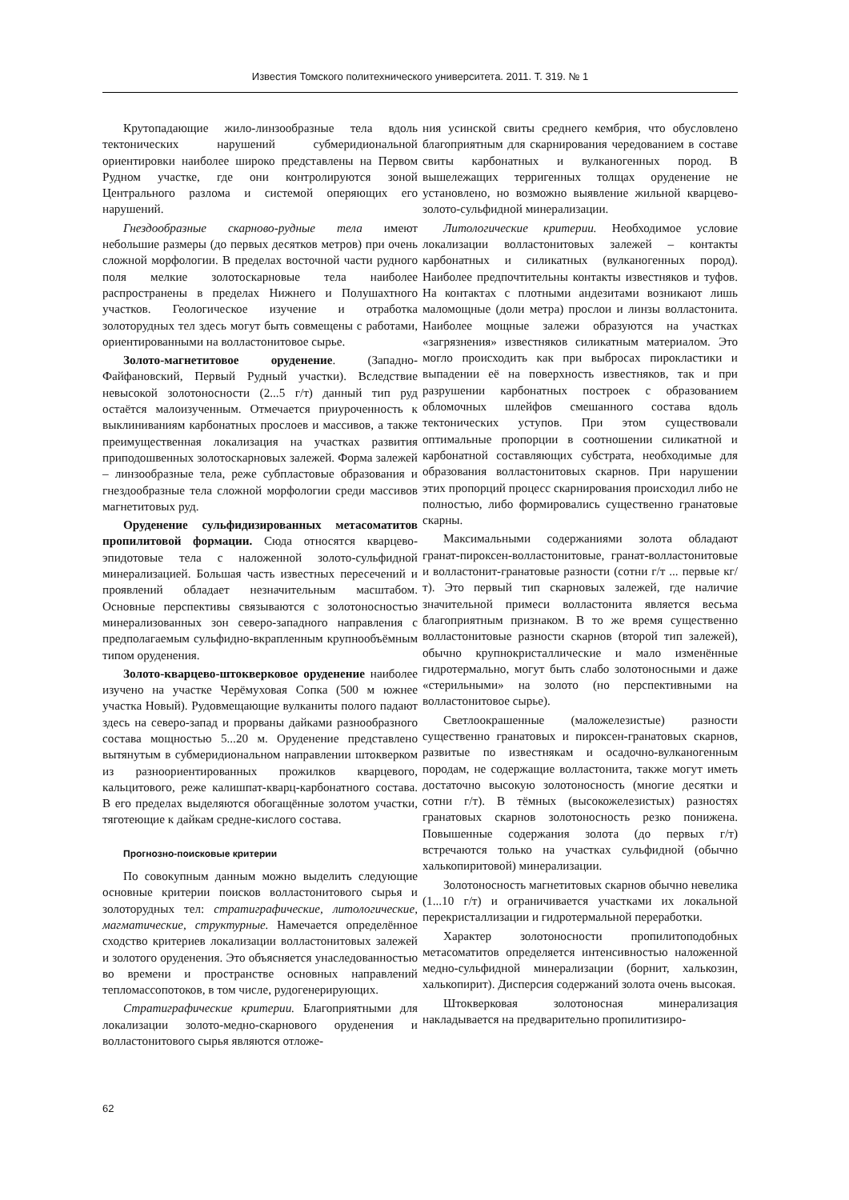Известия Томского политехнического университета. 2011. Т. 319. № 1
Крутопадающие жило-линзообразные тела вдоль тектонических нарушений субмеридиональной ориентировки наиболее широко представлены на Первом Рудном участке, где они контролируются зоной Центрального разлома и системой оперяющих его нарушений.
Гнездообразные скарново-рудные тела имеют небольшие размеры (до первых десятков метров) при очень сложной морфологии. В пределах восточной части рудного поля мелкие золотоскарновые тела наиболее распространены в пределах Нижнего и Полушахтного участков. Геологическое изучение и отработка золоторудных тел здесь могут быть совмещены с работами, ориентированными на волластонитовое сырье.
Золото-магнетитовое оруденение. (Западно-Файфановский, Первый Рудный участки). Вследствие невысокой золотоносности (2...5 г/т) данный тип руд остаётся малоизученным. Отмечается приуроченность к выклиниваниям карбонатных прослоев и массивов, а также преимущественная локализация на участках развития приподошвенных золотоскарновых залежей. Форма залежей – линзообразные тела, реже субпластовые образования и гнездообразные тела сложной морфологии среди массивов магнетитовых руд.
Оруденение сульфидизированных метасоматитов пропилитовой формации. Сюда относятся кварцево-эпидотовые тела с наложенной золото-сульфидной минерализацией. Большая часть известных пересечений и проявлений обладает незначительным масштабом. Основные перспективы связываются с золотоносностью минерализованных зон северо-западного направления с предполагаемым сульфидно-вкрапленным крупнообъёмным типом оруденения.
Золото-кварцево-штокверковое оруденение наиболее изучено на участке Черёмуховая Сопка (500 м южнее участка Новый). Рудовмещающие вулканиты полого падают здесь на северо-запад и прорваны дайками разнообразного состава мощностью 5...20 м. Оруденение представлено вытянутым в субмеридиональном направлении штокверком из разноориентированных прожилков кварцевого, кальцитового, реже калишпат-кварц-карбонатного состава. В его пределах выделяются обогащённые золотом участки, тяготеющие к дайкам средне-кислого состава.
Прогнозно-поисковые критерии
По совокупным данным можно выделить следующие основные критерии поисков волластонитового сырья и золоторудных тел: стратиграфические, литологические, магматические, структурные. Намечается определённое сходство критериев локализации волластонитовых залежей и золотого оруденения. Это объясняется унаследованностью во времени и пространстве основных направлений тепломассопотоков, в том числе, рудогенерирующих.
Стратиграфические критерии. Благоприятными для локализации золото-медно-скарнового оруденения и волластонитового сырья являются отложе-
ния усинской свиты среднего кембрия, что обусловлено благоприятным для скарнирования чередованием в составе свиты карбонатных и вулканогенных пород. В вышележащих терригенных толщах оруденение не установлено, но возможно выявление жильной кварцево-золото-сульфидной минерализации.
Литологические критерии. Необходимое условие локализации волластонитовых залежей – контакты карбонатных и силикатных (вулканогенных пород). Наиболее предпочтительны контакты известняков и туфов. На контактах с плотными андезитами возникают лишь маломощные (доли метра) прослои и линзы волластонита. Наиболее мощные залежи образуются на участках «загрязнения» известняков силикатным материалом. Это могло происходить как при выбросах пирокластики и выпадении её на поверхность известняков, так и при разрушении карбонатных построек с образованием обломочных шлейфов смешанного состава вдоль тектонических уступов. При этом существовали оптимальные пропорции в соотношении силикатной и карбонатной составляющих субстрата, необходимые для образования волластонитовых скарнов. При нарушении этих пропорций процесс скарнирования происходил либо не полностью, либо формировались существенно гранатовые скарны.
Максимальными содержаниями золота обладают гранат-пироксен-волластонитовые, гранат-волластонитовые и волластонит-гранатовые разности (сотни г/т ... первые кг/т). Это первый тип скарновых залежей, где наличие значительной примеси волластонита является весьма благоприятным признаком. В то же время существенно волластонитовые разности скарнов (второй тип залежей), обычно крупнокристаллические и мало изменённые гидротермально, могут быть слабо золотоносными и даже «стерильными» на золото (но перспективными на волластонитовое сырье).
Светлоокрашенные (маложелезистые) разности существенно гранатовых и пироксен-гранатовых скарнов, развитые по известнякам и осадочно-вулканогенным породам, не содержащие волластонита, также могут иметь достаточно высокую золотоносность (многие десятки и сотни г/т). В тёмных (высокожелезистых) разностях гранатовых скарнов золотоносность резко понижена. Повышенные содержания золота (до первых г/т) встречаются только на участках сульфидной (обычно халькопиритовой) минерализации.
Золотоносность магнетитовых скарнов обычно невелика (1...10 г/т) и ограничивается участками их локальной перекристаллизации и гидротермальной переработки.
Характер золотоносности пропилитоподобных метасоматитов определяется интенсивностью наложенной медно-сульфидной минерализации (борнит, халькозин, халькопирит). Дисперсия содержаний золота очень высокая.
Штокверковая золотоносная минерализация накладывается на предварительно пропилитизиро-
62